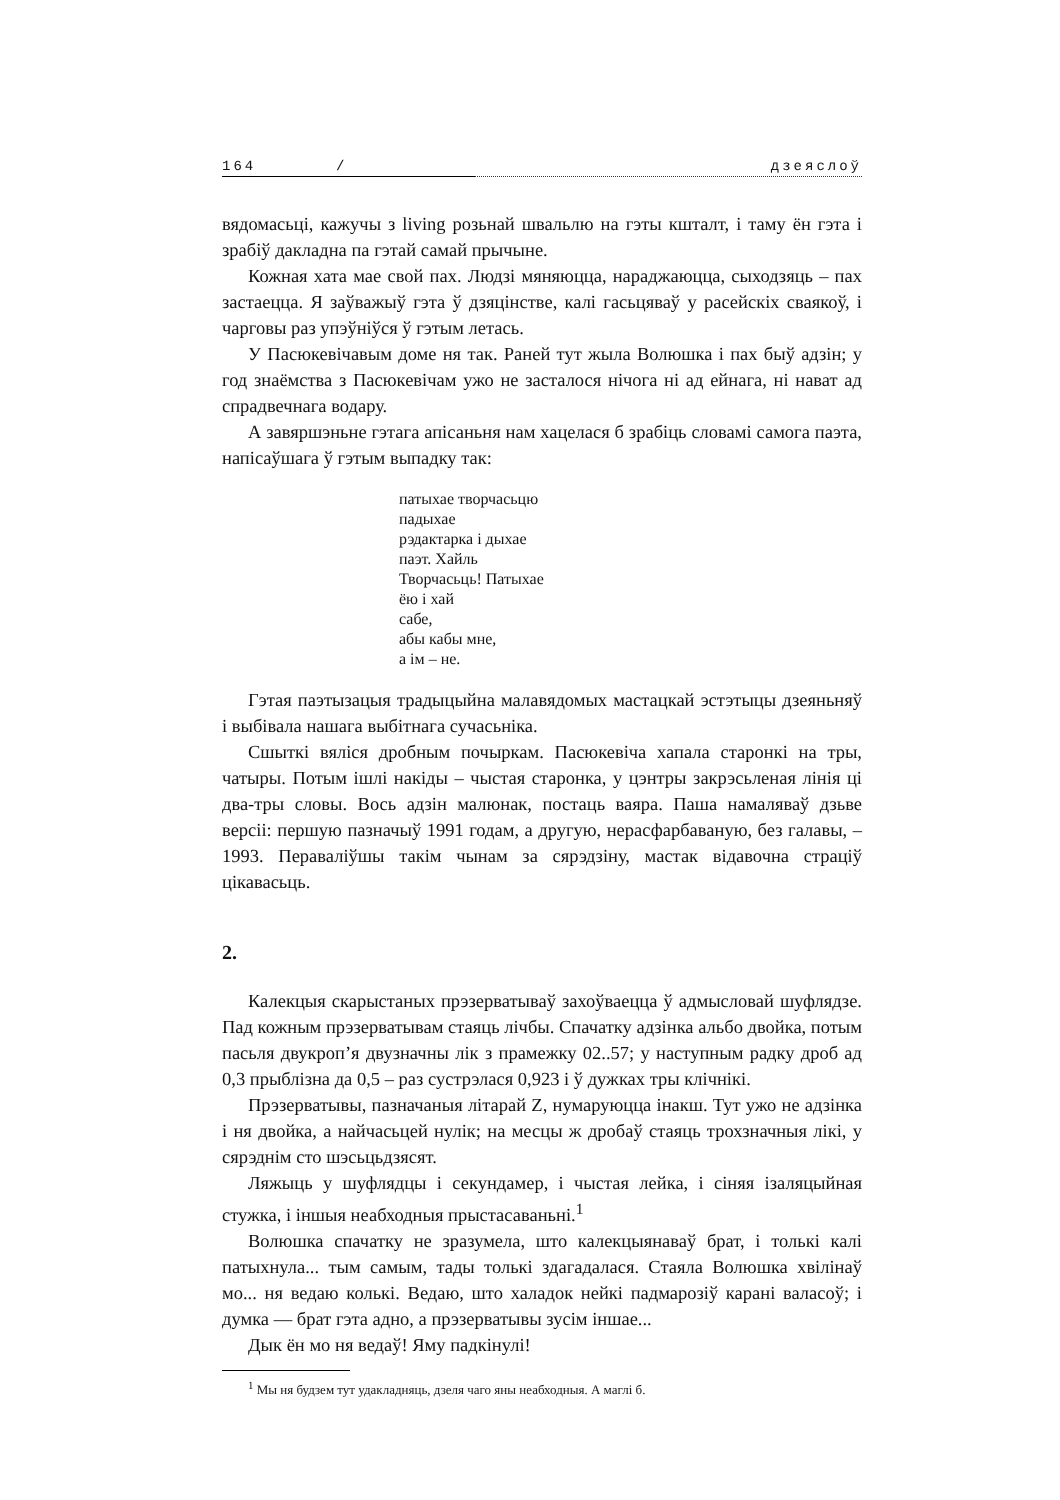164 / дзеяслоў
вядомасьці, кажучы з living розьнай швальлю на гэты кшталт, і таму ён гэта і зрабіў дакладна па гэтай самай прычыне.
Кожная хата мае свой пах. Людзі мяняюцца, нараджаюцца, сыходзяць – пах застаецца. Я заўважыў гэта ў дзяцінстве, калі гасьцяваў у расейскіх сваякоў, і чарговы раз упэўніўся ў гэтым летась.
У Пасюкевічавым доме ня так. Раней тут жыла Волюшка і пах быў адзін; у год знаёмства з Пасюкевічам ужо не засталося нічога ні ад ейнага, ні нават ад спрадвечнага водару.
А завяршэньне гэтага апісаньня нам хацелася б зрабіць словамі самога паэта, напісаўшага ў гэтым выпадку так:
патыхае творчасьцю
падыхае
рэдактарка і дыхае
паэт. Хайль
Творчасьць! Патыхае
ёю і хай
сабе,
абы кабы мне,
а ім – не.
Гэтая паэтызацыя традыцыйна малавядомых мастацкай эстэтыцы дзеяньняў і выбівала нашага выбітнага сучасьніка.
Сшыткі вяліся дробным почыркам. Пасюкевіча хапала старонкі на тры, чатыры. Потым ішлі накіды – чыстая старонка, у цэнтры закрэсьленая лінія ці два-тры словы. Вось адзін малюнак, постаць ваяра. Паша намаляваў дзьве версіі: першую пазначыў 1991 годам, а другую, нерасфарбаваную, без галавы, – 1993. Пераваліўшы такім чынам за сярэдзіну, мастак відавочна страціў цікавасьць.
2.
Калекцыя скарыстаных прэзерватываў захоўваецца ў адмысловай шуфлядзе. Пад кожным прэзерватывам стаяць лічбы. Спачатку адзінка альбо двойка, потым пасьля двукроп’я двузначны лік з прамежку 02..57; у наступным радку дроб ад 0,3 прыблізна да 0,5 – раз сустрэлася 0,923 і ў дужках тры клічнікі.
Прэзерватывы, пазначаныя літарай Z, нумаруюцца інакш. Тут ужо не адзінка і ня двойка, а найчасьцей нулік; на месцы ж дробаў стаяць трохзначныя лікі, у сярэднім сто шэсьцьдзясят.
Ляжыць у шуфлядцы і секундамер, і чыстая лейка, і сіняя ізаляцыйная стужка, і іншыя неабходныя прыстасаваньні.<sup>1</sup>
Волюшка спачатку не зразумела, што калекцыянаваў брат, і толькі калі патыхнула... тым самым, тады толькі здагадалася. Стаяла Волюшка хвілінаў мо... ня ведаю колькі. Ведаю, што халадок нейкі падмарозіў карані валасоў; і думка — брат гэта адно, а прэзерватывы зусім іншае...
Дык ён мо ня ведаў! Яму падкінулі!
<sup>1</sup> Мы ня будзем тут удакладняць, дзеля чаго яны неабходныя. А маглі б.